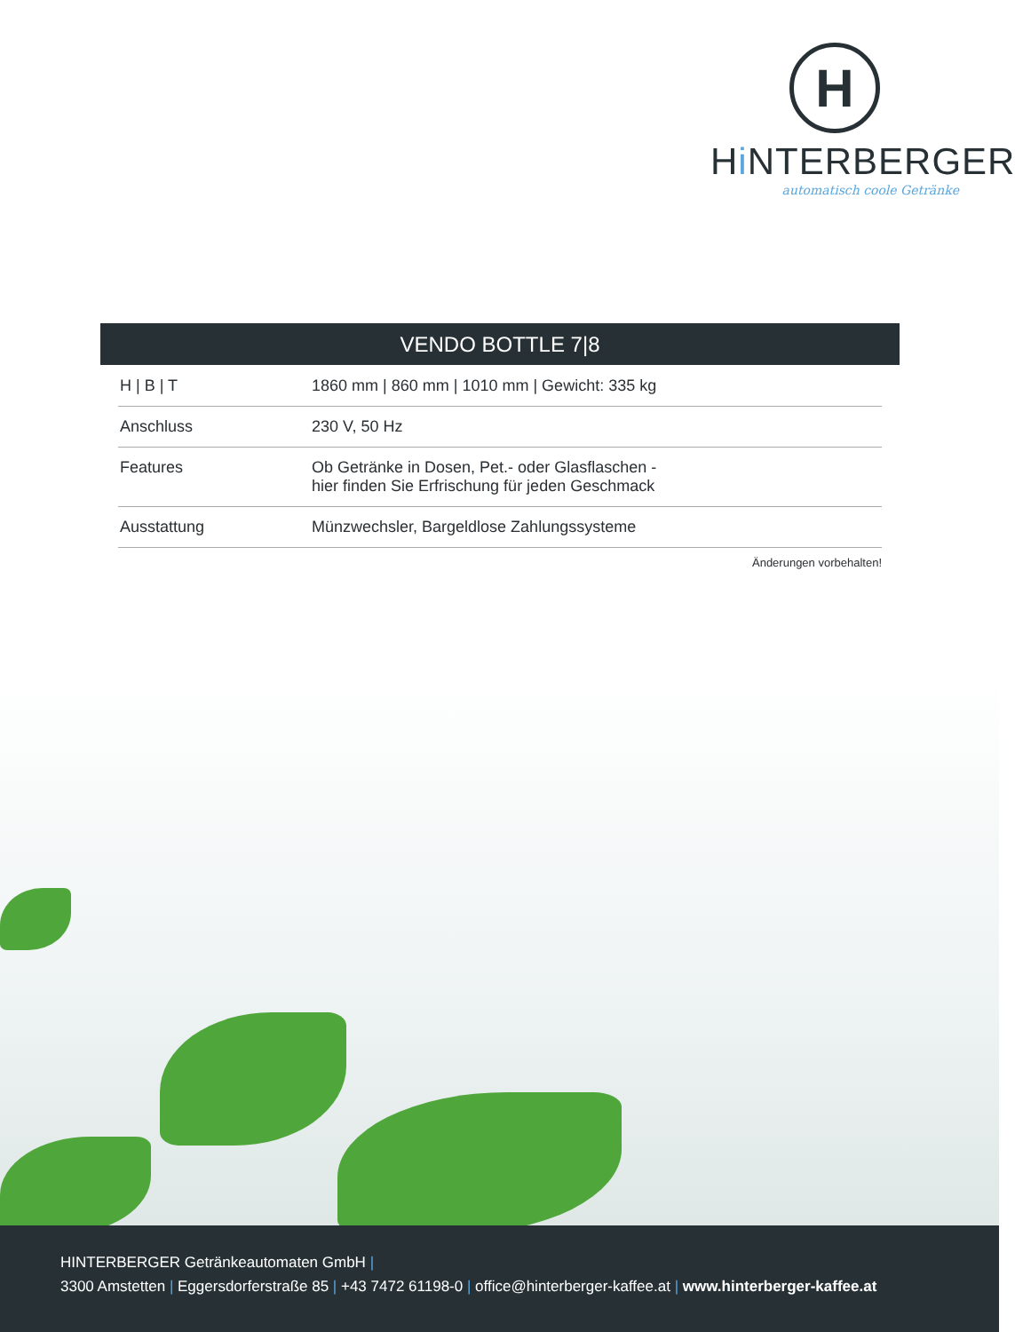H
Hi NTERBERGER
automatisch coole Getränke
VENDO BOTTLE 7|8
| H / B / T | 1860 mm / 860 mm / 1010 mm / Gewicht: 335 kg |
| Anschluss | 230 V, 50 Hz |
| Features | Ob Getränke in Dosen, Pet.- oder Glasflaschen - hier finden Sie Erfrischung für jeden Geschmack |
| Ausstattung | Münzwechsler, Bargeldlose Zahlungssysteme |
Änderungen vorbehalten!
HINTERBERGER Getränkeautomaten GmbH |
3300 Amstetten | Eggersdorferstraße 85 | +43 7472 61198-0 | office@hinterberger-kaffee.at | www.hinterberger-kaffee.at